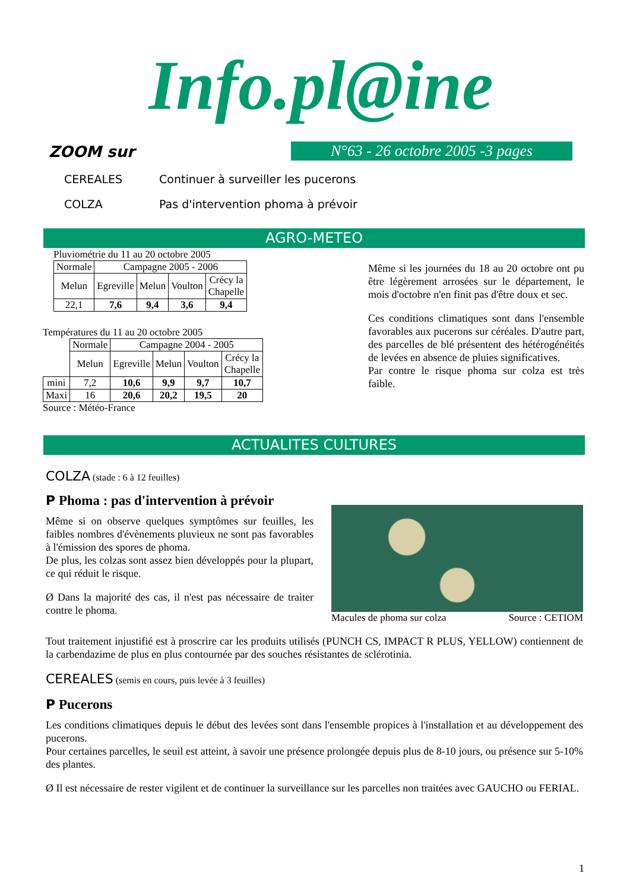Info.pl@ine
N°63 - 26 octobre 2005 -3 pages
ZOOM sur
CEREALES Continuer à surveiller les pucerons
COLZA Pas d'intervention phoma à prévoir
AGRO-METEO
Pluviométrie du 11 au 20 octobre 2005
| Normale | Campagne 2005 - 2006 | | | |
| --- | --- | --- | --- | --- |
| Melun | Egreville | Melun | Voulton | Crécy la Chapelle |
| 22,1 | 7,6 | 9,4 | 3,6 | 9,4 |
Températures du 11 au 20 octobre 2005
| | Normale | Campagne 2004 - 2005 | | | |
| --- | --- | --- | --- | --- | --- |
| | Melun | Egreville | Melun | Voulton | Crécy la Chapelle |
| mini | 7,2 | 10,6 | 9,9 | 9,7 | 10,7 |
| Maxi | 16 | 20,6 | 20,2 | 19,5 | 20 |
Source : Météo-France
Même si les journées du 18 au 20 octobre ont pu être légèrement arrosées sur le département, le mois d'octobre n'en finit pas d'être doux et sec.
Ces conditions climatiques sont dans l'ensemble favorables aux pucerons sur céréales. D'autre part, des parcelles de blé présentent des hétérogénéités de levées en absence de pluies significatives.
Par contre le risque phoma sur colza est très faible.
ACTUALITES CULTURES
COLZA (stade : 6 à 12 feuilles)
P Phoma : pas d'intervention à prévoir
Même si on observe quelques symptômes sur feuilles, les faibles nombres d'évènements pluvieux ne sont pas favorables à l'émission des spores de phoma.
De plus, les colzas sont assez bien développés pour la plupart, ce qui réduit le risque.
Ø Dans la majorité des cas, il n'est pas nécessaire de traiter contre le phoma.
Macules de phoma sur colza Source : CETIOM
Tout traitement injustifié est à proscrire car les produits utilisés (PUNCH CS, IMPACT R PLUS, YELLOW) contiennent de la carbendazime de plus en plus contournée par des souches résistantes de sclérotinia.
CEREALES (semis en cours, puis levée à 3 feuilles)
P Pucerons
Les conditions climatiques depuis le début des levées sont dans l'ensemble propices à l'installation et au développement des pucerons.
Pour certaines parcelles, le seuil est atteint, à savoir une présence prolongée depuis plus de 8-10 jours, ou présence sur 5-10% des plantes.
Ø Il est nécessaire de rester vigilent et de continuer la surveillance sur les parcelles non traitées avec GAUCHO ou FERIAL.
1